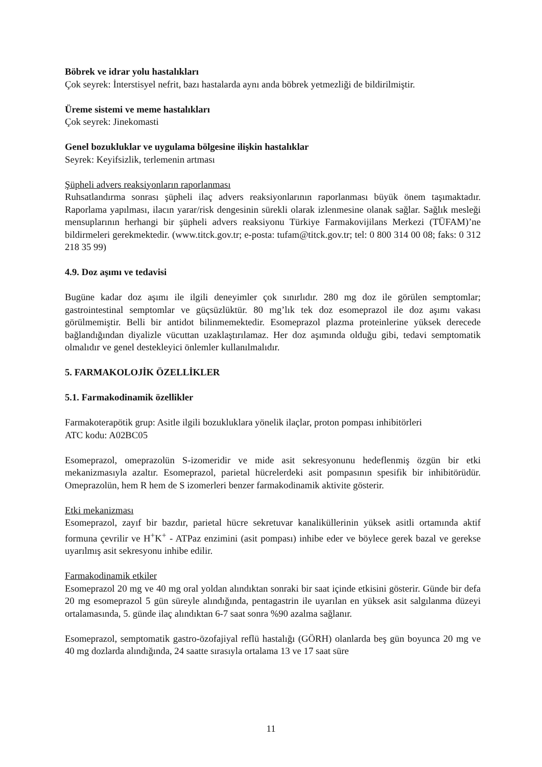Böbrek ve idrar yolu hastalıkları
Çok seyrek: İnterstisyel nefrit, bazı hastalarda aynı anda böbrek yetmezliği de bildirilmiştir.
Üreme sistemi ve meme hastalıkları
Çok seyrek: Jinekomasti
Genel bozukluklar ve uygulama bölgesine ilişkin hastalıklar
Seyrek: Keyifsizlik, terlemenin artması
Şüpheli advers reaksiyonların raporlanması
Ruhsatlandırma sonrası şüpheli ilaç advers reaksiyonlarının raporlanması büyük önem taşımaktadır. Raporlama yapılması, ilacın yarar/risk dengesinin sürekli olarak izlenmesine olanak sağlar. Sağlık mesleği mensuplarının herhangi bir şüpheli advers reaksiyonu Türkiye Farmakovijilans Merkezi (TÜFAM)’ne bildirmeleri gerekmektedir. (www.titck.gov.tr; e-posta: tufam@titck.gov.tr; tel: 0 800 314 00 08; faks: 0 312 218 35 99)
4.9. Doz aşımı ve tedavisi
Bugüne kadar doz aşımı ile ilgili deneyimler çok sınırlıdır. 280 mg doz ile görülen semptomlar; gastrointestinal semptomlar ve güçsüzlüktür. 80 mg’lık tek doz esomeprazol ile doz aşımı vakası görülmemiştir. Belli bir antidot bilinmemektedir. Esomeprazol plazma proteinlerine yüksek derecede bağlandığından diyalizle vücuttan uzaklaştırılamaz. Her doz aşımında olduğu gibi, tedavi semptomatik olmalıdır ve genel destekleyici önlemler kullanılmalıdır.
5. FARMAKOLOJİK ÖZELLİKLER
5.1. Farmakodinamik özellikler
Farmakoterapötik grup: Asitle ilgili bozukluklara yönelik ilaçlar, proton pompası inhibitörleri
ATC kodu: A02BC05
Esomeprazol, omeprazolün S-izomeridir ve mide asit sekresyonunu hedeflenmiş özgün bir etki mekanizmasıyla azaltır. Esomeprazol, parietal hücrelerdeki asit pompasının spesifik bir inhibitörüdür. Omeprazolün, hem R hem de S izomerleri benzer farmakodinamik aktivite gösterir.
Etki mekanizması
Esomeprazol, zayıf bir bazdır, parietal hücre sekretuvar kanaliküllerinin yüksek asitli ortamında aktif formuna çevrilir ve H<sup>+</sup>K<sup>+</sup> - ATPaz enzimini (asit pompası) inhibe eder ve böylece gerek bazal ve gerekse uyarılmış asit sekresyonu inhibe edilir.
Farmakodinamik etkiler
Esomeprazol 20 mg ve 40 mg oral yoldan alındıktan sonraki bir saat içinde etkisini gösterir. Günde bir defa 20 mg esomeprazol 5 gün süreyle alındığında, pentagastrin ile uyarılan en yüksek asit salgılanma düzeyi ortalamasında, 5. günde ilaç alındıktan 6-7 saat sonra %90 azalma sağlanır.
Esomeprazol, semptomatik gastro-özofajiyal reflü hastalığı (GÖRH) olanlarda beş gün boyunca 20 mg ve 40 mg dozlarda alındığında, 24 saatte sırasıyla ortalama 13 ve 17 saat süre
11